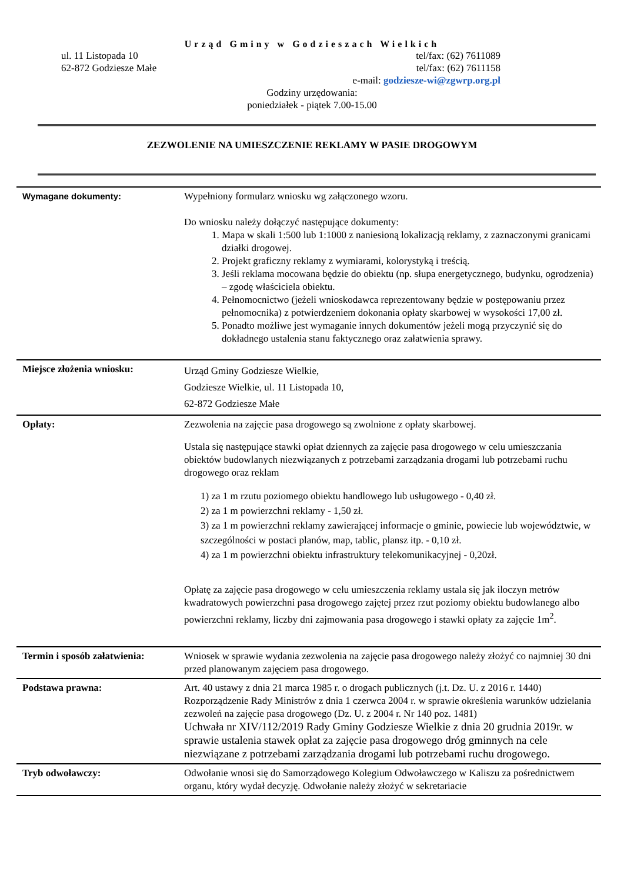Urząd Gminy w Godzieszach Wielkich
ul. 11 Listopada 10 tel/fax: (62) 7611089
62-872 Godziesze Małe tel/fax: (62) 7611158
e-mail: godziesze-wi@zgwrp.org.pl
Godziny urzędowania:
poniedziałek - piątek 7.00-15.00
ZEZWOLENIE NA UMIESZCZENIE REKLAMY W PASIE DROGOWYM
| Wymagane dokumenty: | Wypełniony formularz wniosku wg załączonego wzoru. Do wniosku należy dołączyć następujące dokumenty: 1. Mapa w skali 1:500 lub 1:1000 z naniesioną lokalizacją reklamy, z zaznaczonymi granicami działki drogowej. 2. Projekt graficzny reklamy z wymiarami, kolorystyką i treścią. 3. Jeśli reklama mocowana będzie do obiektu (np. słupa energetycznego, budynku, ogrodzenia) – zgodę właściciela obiektu. 4. Pełnomocnictwo (jeżeli wnioskodawca reprezentowany będzie w postępowaniu przez pełnomocnika) z potwierdzeniem dokonania opłaty skarbowej w wysokości 17,00 zł. 5. Ponadto możliwe jest wymaganie innych dokumentów jeżeli mogą przyczynić się do dokładnego ustalenia stanu faktycznego oraz załatwienia sprawy. |
| Miejsce złożenia wniosku: | Urząd Gminy Godziesze Wielkie, Godziesze Wielkie, ul. 11 Listopada 10, 62-872 Godziesze Małe |
| Opłaty: | Zezwolenia na zajęcie pasa drogowego są zwolnione z opłaty skarbowej. Ustala się następujące stawki opłat dziennych za zajęcie pasa drogowego w celu umieszczania obiektów budowlanych niezwiązanych z potrzebami zarządzania drogami lub potrzebami ruchu drogowego oraz reklam 1) za 1 m rzutu poziomego obiektu handlowego lub usługowego - 0,40 zł. 2) za 1 m powierzchni reklamy - 1,50 zł. 3) za 1 m powierzchni reklamy zawierającej informacje o gminie, powiecie lub województwie, w szczególności w postaci planów, map, tablic, plansz itp. - 0,10 zł. 4) za 1 m powierzchni obiektu infrastruktury telekomunikacyjnej - 0,20zł. Opłatę za zajęcie pasa drogowego w celu umieszczenia reklamy ustala się jak iloczyn metrów kwadratowych powierzchni pasa drogowego zajętej przez rzut poziomy obiektu budowlanego albo powierzchni reklamy, liczby dni zajmowania pasa drogowego i stawki opłaty za zajęcie 1m<sup>2</sup>. |
| Termin i sposób załatwienia: | Wniosek w sprawie wydania zezwolenia na zajęcie pasa drogowego należy złożyć co najmniej 30 dni przed planowanym zajęciem pasa drogowego. |
| Podstawa prawna: | Art. 40 ustawy z dnia 21 marca 1985 r. o drogach publicznych (j.t. Dz. U. z 2016 r. 1440) Rozporządzenie Rady Ministrów z dnia 1 czerwca 2004 r. w sprawie określenia warunków udzielania zezwoleń na zajęcie pasa drogowego (Dz. U. z 2004 r. Nr 140 poz. 1481) Uchwała nr XIV/112/2019 Rady Gminy Godziesze Wielkie z dnia 20 grudnia 2019r. w sprawie ustalenia stawek opłat za zajęcie pasa drogowego dróg gminnych na cele niezwiązane z potrzebami zarządzania drogami lub potrzebami ruchu drogowego. |
| Tryb odwoławczy: | Odwołanie wnosi się do Samorządowego Kolegium Odwoławczego w Kaliszu za pośrednictwem organu, który wydał decyzję. Odwołanie należy złożyć w sekretariacie |